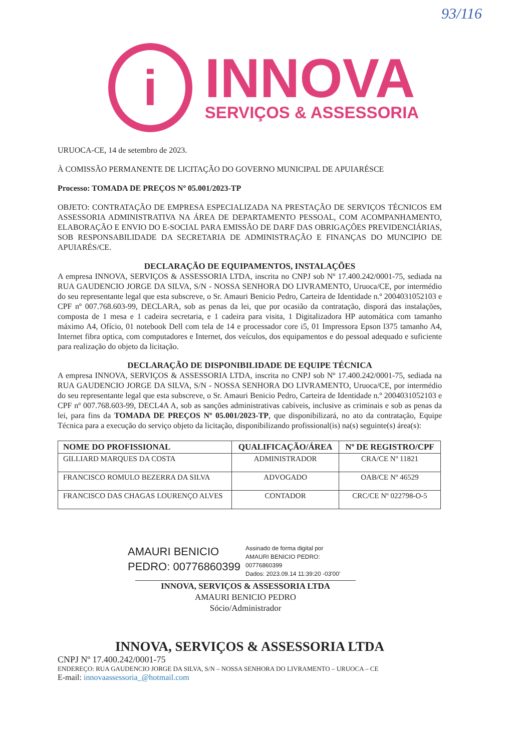93/116
i
INNOVA
SERVIÇOS & ASSESSORIA
URUOCA-CE, 14 de setembro de 2023.
À COMISSÃO PERMANENTE DE LICITAÇÃO DO GOVERNO MUNICIPAL DE APUIARÉSCE
Processo: TOMADA DE PREÇOS Nº 05.001/2023-TP
OBJETO: CONTRATAÇÃO DE EMPRESA ESPECIALIZADA NA PRESTAÇÃO DE SERVIÇOS TÉCNICOS EM ASSESSORIA ADMINISTRATIVA NA ÁREA DE DEPARTAMENTO PESSOAL, COM ACOMPANHAMENTO, ELABORAÇÃO E ENVIO DO E-SOCIAL PARA EMISSÃO DE DARF DAS OBRIGAÇÕES PREVIDENCIÁRIAS, SOB RESPONSABILIDADE DA SECRETARIA DE ADMINISTRAÇÃO E FINANÇAS DO MUNCIPIO DE APUIARÉS/CE.
DECLARAÇÃO DE EQUIPAMENTOS, INSTALAÇÕES
A empresa INNOVA, SERVIÇOS & ASSESSORIA LTDA, inscrita no CNPJ sob Nº 17.400.242/0001-75, sediada na RUA GAUDENCIO JORGE DA SILVA, S/N - NOSSA SENHORA DO LIVRAMENTO, Uruoca/CE, por intermédio do seu representante legal que esta subscreve, o Sr. Amauri Benicio Pedro, Carteira de Identidade n.º 2004031052103 e CPF nº 007.768.603-99, DECLARA, sob as penas da lei, que por ocasião da contratação, disporá das instalações, composta de 1 mesa e 1 cadeira secretaria, e 1 cadeira para visita, 1 Digitalizadora HP automática com tamanho máximo A4, Ofício, 01 notebook Dell com tela de 14 e processador core i5, 01 Impressora Epson l375 tamanho A4, Internet fibra optica, com computadores e Internet, dos veículos, dos equipamentos e do pessoal adequado e suficiente para realização do objeto da licitação.
DECLARAÇÃO DE DISPONIBILIDADE DE EQUIPE TÉCNICA
A empresa INNOVA, SERVIÇOS & ASSESSORIA LTDA, inscrita no CNPJ sob Nº 17.400.242/0001-75, sediada na RUA GAUDENCIO JORGE DA SILVA, S/N - NOSSA SENHORA DO LIVRAMENTO, Uruoca/CE, por intermédio do seu representante legal que esta subscreve, o Sr. Amauri Benicio Pedro, Carteira de Identidade n.º 2004031052103 e CPF nº 007.768.603-99, DECL4A A, sob as sanções administrativas cabíveis, inclusive as criminais e sob as penas da lei, para fins da TOMADA DE PREÇOS Nº 05.001/2023-TP, que disponibilizará, no ato da contratação, Equipe Técnica para a execução do serviço objeto da licitação, disponibilizando profissional(is) na(s) seguinte(s) área(s):
| NOME DO PROFISSIONAL | QUALIFICAÇÃO/ÁREA | Nº DE REGISTRO/CPF |
| --- | --- | --- |
| GILLIARD MARQUES DA COSTA | ADMINISTRADOR | CRA/CE Nº 11821 |
| FRANCISCO ROMULO BEZERRA DA SILVA | ADVOGADO | OAB/CE Nº 46529 |
| FRANCISCO DAS CHAGAS LOURENÇO ALVES | CONTADOR | CRC/CE Nº 022798-O-5 |
AMAURI BENICIO
PEDRO: 00776860399
Assinado de forma digital por
AMAURI BENICIO PEDRO:
00776860399
Dados: 2023.09.14 11:39:20 -03'00'
INNOVA, SERVIÇOS & ASSESSORIA LTDA
AMAURI BENICIO PEDRO
Sócio/Administrador
INNOVA, SERVIÇOS & ASSESSORIA LTDA
CNPJ Nº 17.400.242/0001-75
ENDEREÇO: RUA GAUDENCIO JORGE DA SILVA, S/N – NOSSA SENHORA DO LIVRAMENTO – URUOCA – CE
E-mail: innovaassessoria_@hotmail.com